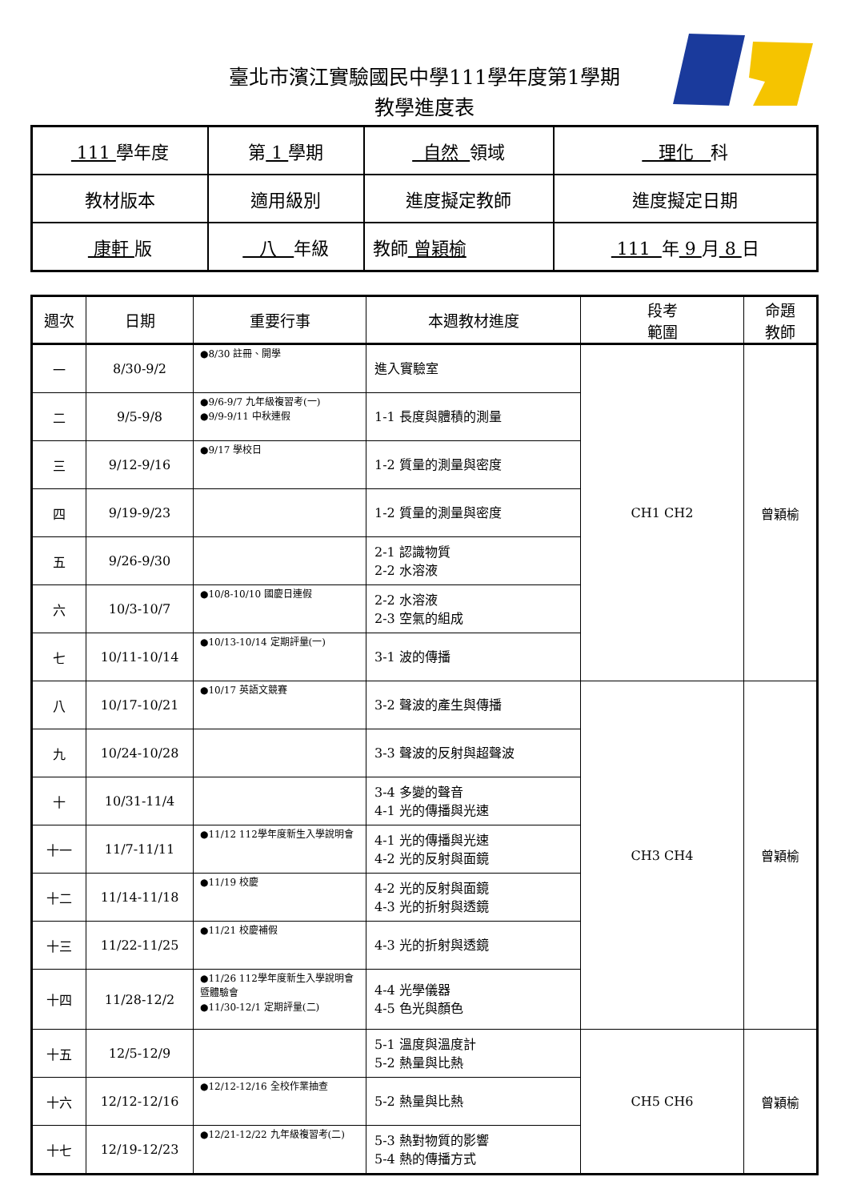臺北市濱江實驗國民中學111學年度第1學期
教學進度表
| 111 學年度 | 第 1 學期 | 自然 領域 | 理化 科 |
| 教材版本 | 適用級別 | 進度擬定教師 | 進度擬定日期 |
| 康軒 版 | 八 年級 | 教師 曾穎榆 | 111 年 9 月 8 日 |
| 週次 | 日期 | 重要行事 | 本週教材進度 | 段考 範圍 | 命題 教師 |
| --- | --- | --- | --- | --- | --- |
| 一 | 8/30-9/2 | ●8/30 註冊、開學 | 進入實驗室 | CH1 CH2 | 曾穎榆 |
| 二 | 9/5-9/8 | ●9/6-9/7 九年級複習考(一) ●9/9-9/11 中秋連假 | 1-1 長度與體積的測量 | | |
| 三 | 9/12-9/16 | ●9/17 學校日 | 1-2 質量的測量與密度 | | |
| 四 | 9/19-9/23 | | 1-2 質量的測量與密度 | | |
| 五 | 9/26-9/30 | | 2-1 認識物質 2-2 水溶液 | | |
| 六 | 10/3-10/7 | ●10/8-10/10 國慶日連假 | 2-2 水溶液 2-3 空氣的組成 | | |
| 七 | 10/11-10/14 | ●10/13-10/14 定期評量(一) | 3-1 波的傳播 | | |
| 八 | 10/17-10/21 | ●10/17 英語文競賽 | 3-2 聲波的產生與傳播 | CH3 CH4 | 曾穎榆 |
| 九 | 10/24-10/28 | | 3-3 聲波的反射與超聲波 | | |
| 十 | 10/31-11/4 | | 3-4 多變的聲音 4-1 光的傳播與光速 | | |
| 十一 | 11/7-11/11 | ●11/12 112學年度新生入學說明會 | 4-1 光的傳播與光速 4-2 光的反射與面鏡 | | |
| 十二 | 11/14-11/18 | ●11/19 校慶 | 4-2 光的反射與面鏡 4-3 光的折射與透鏡 | | |
| 十三 | 11/22-11/25 | ●11/21 校慶補假 | 4-3 光的折射與透鏡 | | |
| 十四 | 11/28-12/2 | ●11/26 112學年度新生入學說明會暨體驗會 ●11/30-12/1 定期評量(二) | 4-4 光學儀器 4-5 色光與顏色 | | |
| 十五 | 12/5-12/9 | | 5-1 溫度與溫度計 5-2 熱量與比熱 | CH5 CH6 | 曾穎榆 |
| 十六 | 12/12-12/16 | ●12/12-12/16 全校作業抽查 | 5-2 熱量與比熱 | | |
| 十七 | 12/19-12/23 | ●12/21-12/22 九年級複習考(二) | 5-3 熱對物質的影響 5-4 熱的傳播方式 | | |